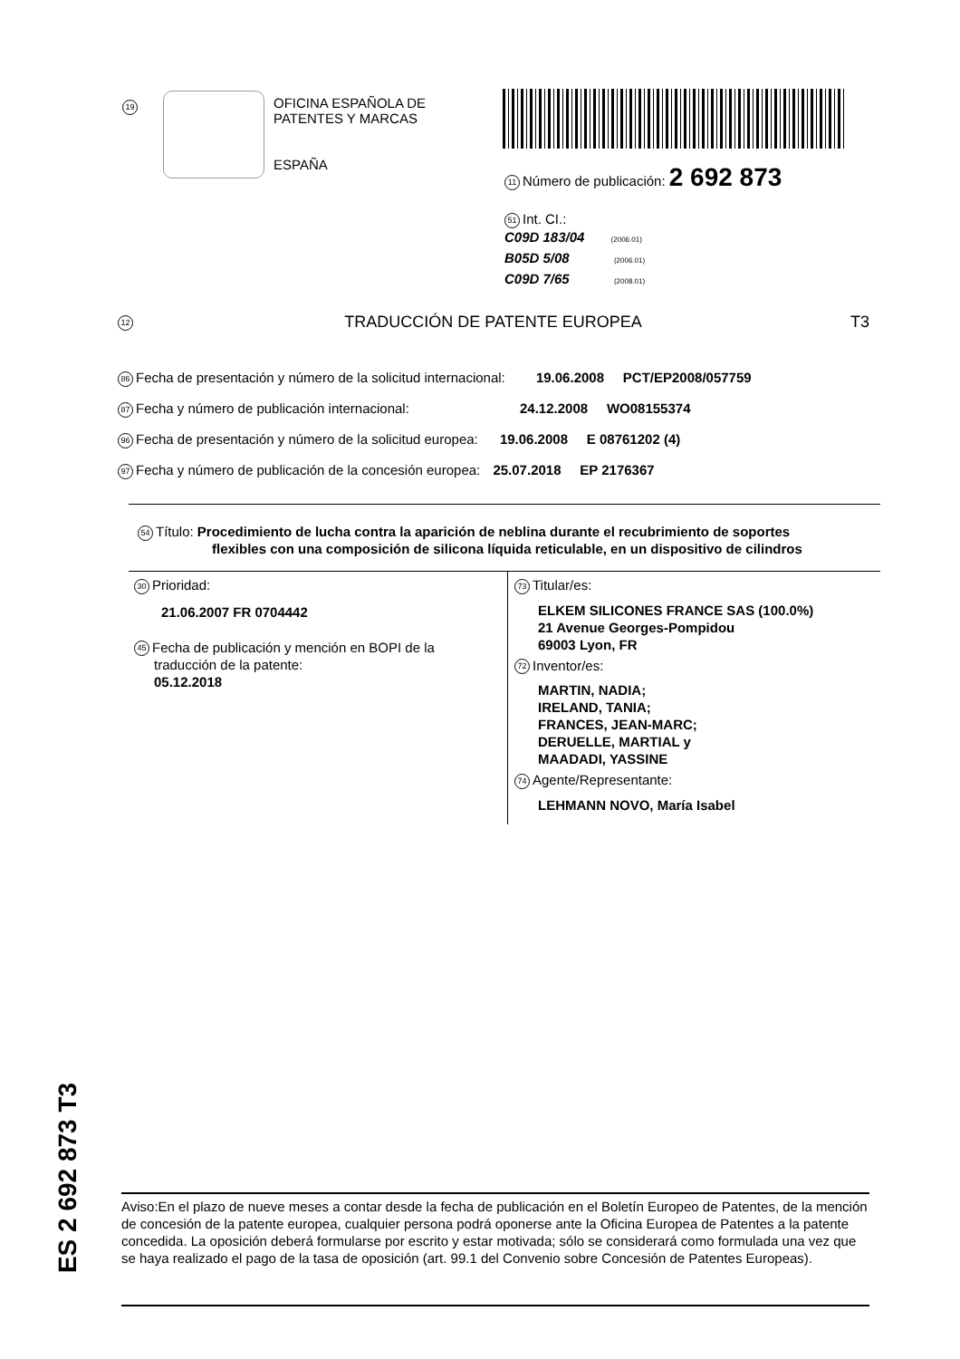19
OFICINA ESPAÑOLA DE
PATENTES Y MARCAS
ESPAÑA
11 Número de publicación: 2 692 873
51 Int. CI.:
C09D 183/04 (2006.01)
B05D 5/08 (2006.01)
C09D 7/65 (2008.01)
12 TRADUCCIÓN DE PATENTE EUROPEA T3
86 Fecha de presentación y número de la solicitud internacional: 19.06.2008 PCT/EP2008/057759
87 Fecha y número de publicación internacional: 24.12.2008 WO08155374
96 Fecha de presentación y número de la solicitud europea: 19.06.2008 E 08761202 (4)
97 Fecha y número de publicación de la concesión europea: 25.07.2018 EP 2176367
54 Título: Procedimiento de lucha contra la aparición de neblina durante el recubrimiento de soportes
flexibles con una composición de silicona líquida reticulable, en un dispositivo de cilindros
30 Prioridad:
21.06.2007 FR 0704442
45 Fecha de publicación y mención en BOPI de la
traducción de la patente:
05.12.2018
73 Titular/es:
ELKEM SILICONES FRANCE SAS (100.0%)
21 Avenue Georges-Pompidou
69003 Lyon, FR
72 Inventor/es:
MARTIN, NADIA;
IRELAND, TANIA;
FRANCES, JEAN-MARC;
DERUELLE, MARTIAL y
MAADADI, YASSINE
74 Agente/Representante:
LEHMANN NOVO, María Isabel
ES 2 692 873 T3
Aviso:En el plazo de nueve meses a contar desde la fecha de publicación en el Boletín Europeo de Patentes, de la mención de concesión de la patente europea, cualquier persona podrá oponerse ante la Oficina Europea de Patentes a la patente concedida. La oposición deberá formularse por escrito y estar motivada; sólo se considerará como formulada una vez que se haya realizado el pago de la tasa de oposición (art. 99.1 del Convenio sobre Concesión de Patentes Europeas).